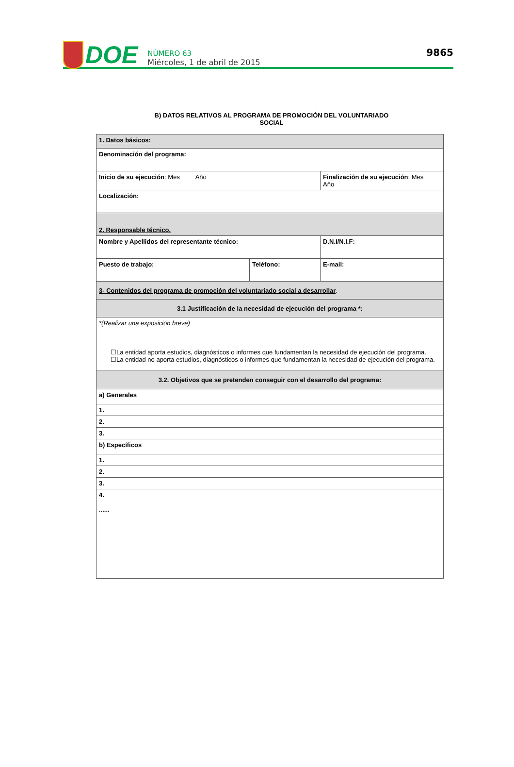DOE
NÚMERO 63
Miércoles, 1 de abril de 2015
9865
B) DATOS RELATIVOS AL PROGRAMA DE PROMOCIÓN DEL VOLUNTARIADO
SOCIAL
| 1. Datos básicos: | | | |
| Denominación del programa: | | | |
| Inicio de su ejecución : Mes Año | | Finalización de su ejecución : Mes Año | |
| Localización: | | | |
| 2. Responsable técnico. | | | |
| Nombre y Apellidos del representante técnico: | | | D.N.I/N.I.F: |
| Puesto de trabajo: | Teléfono: | E-mail: | |
| 3- Contenidos del programa de promoción del voluntariado social a desarrollar . | | | |
| 3.1 Justificación de la necesidad de ejecución del programa *: | | | |
| *(Realizar una exposición breve) ☐La entidad aporta estudios, diagnósticos o informes que fundamentan la necesidad de ejecución del programa. ☐La entidad no aporta estudios, diagnósticos o informes que fundamentan la necesidad de ejecución del programa. | | | |
| 3.2. Objetivos que se pretenden conseguir con el desarrollo del programa: | | | |
| a) Generales | | | |
| 1. | | | |
| 2. | | | |
| 3. | | | |
| b) Específicos | | | |
| 1. | | | |
| 2. | | | |
| 3. | | | |
| 4. ...... | | | |